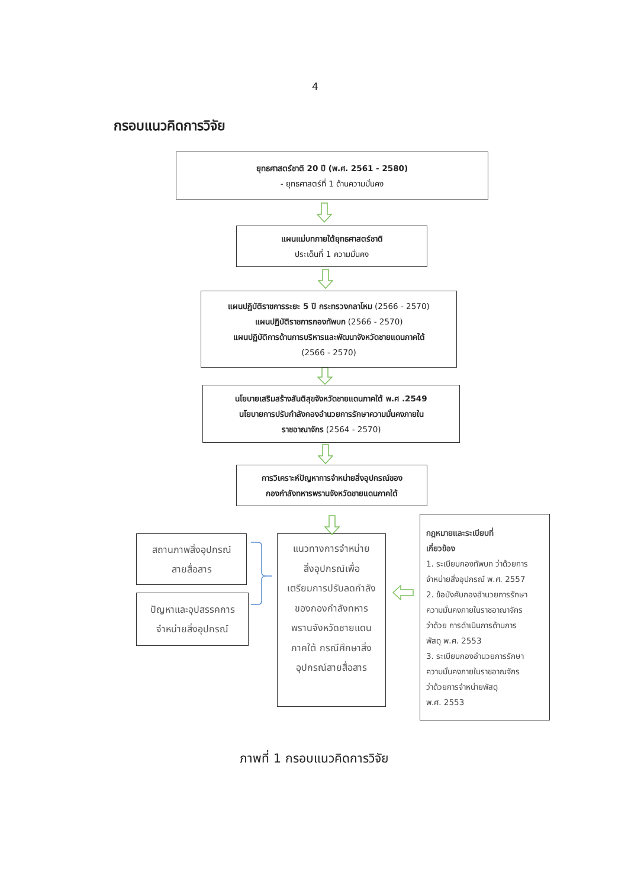4
กรอบแนวคิดการวิจัย
ยุทธศาสตร์ชาติ 20 ปี (พ.ศ. 2561 - 2580)
- ยุทธศาสตร์ที่ 1 ด้านความมั่นคง
แผนแม่บทภายใต้ยุทธศาสตร์ชาติ
ประเด็นที่ 1 ความมั่นคง
แผนปฏิบัติราชการระยะ 5 ปี กระทรวงกลาโหม (2566 - 2570)
แผนปฏิบัติราชการกองทัพบก (2566 - 2570)
แผนปฏิบัติการด้านการบริหารและพัฒนาจังหวัดชายแดนภาคใต้
(2566 - 2570)
นโยบายเสริมสร้างสันติสุขจังหวัดชายแดนภาคใต้ พ.ศ .2549
นโยบายการปรับกำลังกองอำนวยการรักษาความมั่นคงภายใน
ราชอาณาจักร (2564 - 2570)
การวิเคราะห์ปัญหาการจำหน่ายสิ่งอุปกรณ์ของ
กองกำลังทหารพรานจังหวัดชายแดนภาคใต้
สถานภาพสิ่งอุปกรณ์
สายสื่อสาร
ปัญหาและอุปสรรคการ
จำหน่ายสิ่งอุปกรณ์
แนวทางการจำหน่าย
สิ่งอุปกรณ์เพื่อ
เตรียมการปรับลดกำลัง
ของกองกำลังทหาร
พรานจังหวัดชายแดน
ภาคใต้ กรณีศึกษาสิ่ง
อุปกรณ์สายสื่อสาร
กฎหมายและระเบียบที่
เกี่ยวข้อง
1. ระเบียบกองทัพบก ว่าด้วยการ
จำหน่ายสิ่งอุปกรณ์ พ.ศ. 2557
2. ข้อบังคับกองอำนวยการรักษา
ความมั่นคงภายในราชอาณาจักร
ว่าด้วย การดำเนินการด้านการ
พัสดุ พ.ศ. 2553
3. ระเบียบกองอำนวยการรักษา
ความมั่นคงภายในราชอาณจักร
ว่าด้วยการจำหน่ายพัสดุ
พ.ศ. 2553
ภาพที่ 1 กรอบแนวคิดการวิจัย